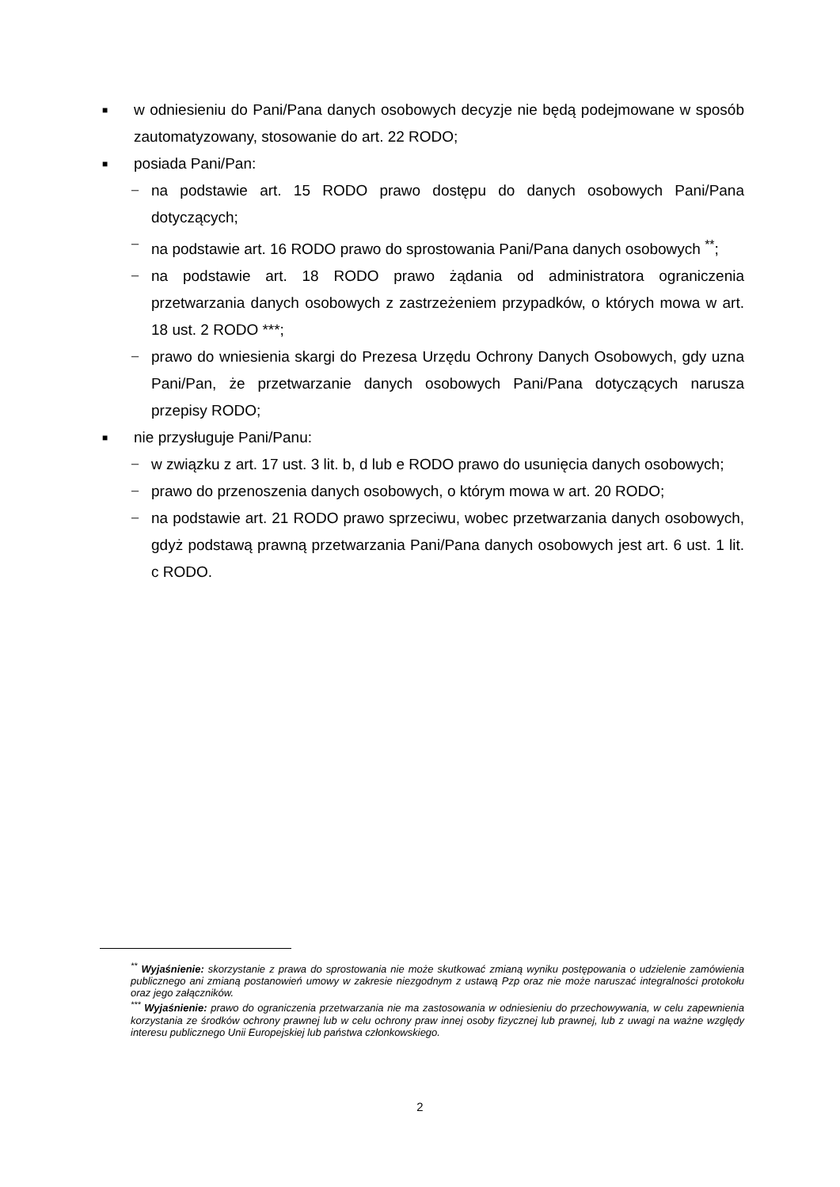■
w odniesieniu do Pani/Pana danych osobowych decyzje nie będą podejmowane w sposób zautomatyzowany, stosowanie do art. 22 RODO;
■
posiada Pani/Pan:
− na podstawie art. 15 RODO prawo dostępu do danych osobowych Pani/Pana dotyczących;
− na podstawie art. 16 RODO prawo do sprostowania Pani/Pana danych osobowych <sup>**</sup>;
− na podstawie art. 18 RODO prawo żądania od administratora ograniczenia przetwarzania danych osobowych z zastrzeżeniem przypadków, o których mowa w art. 18 ust. 2 RODO ***;
− prawo do wniesienia skargi do Prezesa Urzędu Ochrony Danych Osobowych, gdy uzna Pani/Pan, że przetwarzanie danych osobowych Pani/Pana dotyczących narusza przepisy RODO;
■
nie przysługuje Pani/Panu:
− w związku z art. 17 ust. 3 lit. b, d lub e RODO prawo do usunięcia danych osobowych;
− prawo do przenoszenia danych osobowych, o którym mowa w art. 20 RODO;
− na podstawie art. 21 RODO prawo sprzeciwu, wobec przetwarzania danych osobowych, gdyż podstawą prawną przetwarzania Pani/Pana danych osobowych jest art. 6 ust. 1 lit. c RODO.
<sup>**</sup> Wyjaśnienie: skorzystanie z prawa do sprostowania nie może skutkować zmianą wyniku postępowania o udzielenie zamówienia publicznego ani zmianą postanowień umowy w zakresie niezgodnym z ustawą Pzp oraz nie może naruszać integralności protokołu oraz jego załączników.
<sup>***</sup> Wyjaśnienie: prawo do ograniczenia przetwarzania nie ma zastosowania w odniesieniu do przechowywania, w celu zapewnienia korzystania ze środków ochrony prawnej lub w celu ochrony praw innej osoby fizycznej lub prawnej, lub z uwagi na ważne względy interesu publicznego Unii Europejskiej lub państwa członkowskiego.
2